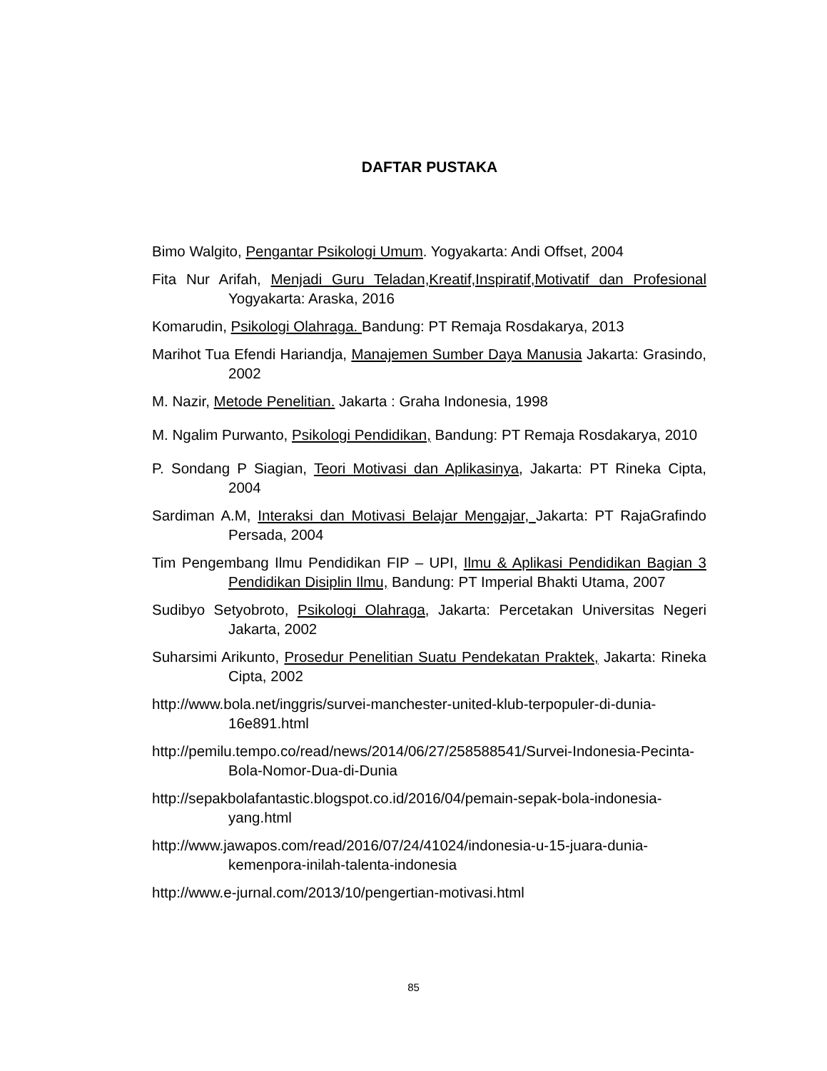DAFTAR PUSTAKA
Bimo Walgito, Pengantar Psikologi Umum. Yogyakarta: Andi Offset, 2004
Fita Nur Arifah, Menjadi Guru Teladan,Kreatif,Inspiratif,Motivatif dan Profesional Yogyakarta: Araska, 2016
Komarudin, Psikologi Olahraga. Bandung: PT Remaja Rosdakarya, 2013
Marihot Tua Efendi Hariandja, Manajemen Sumber Daya Manusia Jakarta: Grasindo, 2002
M. Nazir, Metode Penelitian. Jakarta : Graha Indonesia, 1998
M. Ngalim Purwanto, Psikologi Pendidikan, Bandung: PT Remaja Rosdakarya, 2010
P. Sondang P Siagian, Teori Motivasi dan Aplikasinya, Jakarta: PT Rineka Cipta, 2004
Sardiman A.M, Interaksi dan Motivasi Belajar Mengajar, Jakarta: PT RajaGrafindo Persada, 2004
Tim Pengembang Ilmu Pendidikan FIP – UPI, Ilmu & Aplikasi Pendidikan Bagian 3 Pendidikan Disiplin Ilmu, Bandung: PT Imperial Bhakti Utama, 2007
Sudibyo Setyobroto, Psikologi Olahraga, Jakarta: Percetakan Universitas Negeri Jakarta, 2002
Suharsimi Arikunto, Prosedur Penelitian Suatu Pendekatan Praktek, Jakarta: Rineka Cipta, 2002
http://www.bola.net/inggris/survei-manchester-united-klub-terpopuler-di-dunia-16e891.html
http://pemilu.tempo.co/read/news/2014/06/27/258588541/Survei-Indonesia-Pecinta-Bola-Nomor-Dua-di-Dunia
http://sepakbolafantastic.blogspot.co.id/2016/04/pemain-sepak-bola-indonesia-yang.html
http://www.jawapos.com/read/2016/07/24/41024/indonesia-u-15-juara-dunia-kemenpora-inilah-talenta-indonesia
http://www.e-jurnal.com/2013/10/pengertian-motivasi.html
85